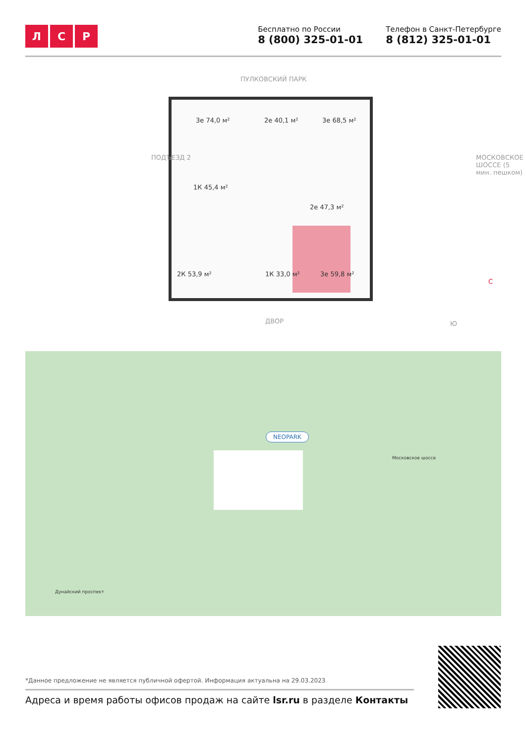Л С Р
Бесплатно по России
8 (800) 325-01-01
Телефон в Санкт-Петербурге
8 (812) 325-01-01
ПУЛКОВСКИЙ ПАРК
3е 74,0 м² 2е 40,1 м² 3е 68,5 м²
1К 45,4 м²
2е 47,3 м²
2К 53,9 м² 1К 33,0 м² 3е 59,8 м²
ПОДЪЕЗД 2
МОСКОВСКОЕ ШОССЕ (5 мин. пешком)
С
Ю
ДВОР
NEOPARK
Московское шоссе
Дунайский проспект
*Данное предложение не является публичной офертой. Информация актуальна на 29.03.2023
Адреса и время работы офисов продаж на сайте lsr.ru в разделе Контакты